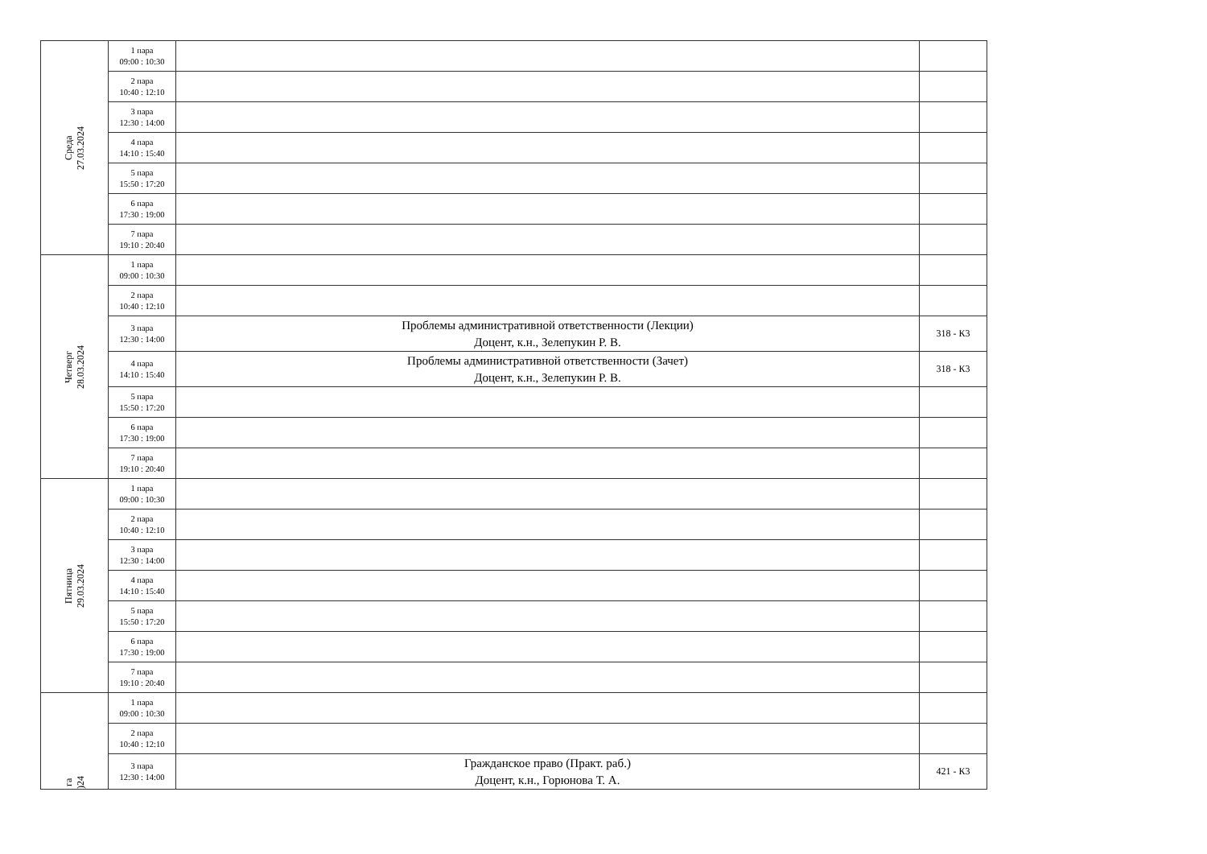| Среда 27.03.2024 | 1 пара 09:00 : 10:30 | | |
| | 2 пара 10:40 : 12:10 | | |
| | 3 пара 12:30 : 14:00 | | |
| | 4 пара 14:10 : 15:40 | | |
| | 5 пара 15:50 : 17:20 | | |
| | 6 пара 17:30 : 19:00 | | |
| | 7 пара 19:10 : 20:40 | | |
| Четверг 28.03.2024 | 1 пара 09:00 : 10:30 | | |
| | 2 пара 10:40 : 12:10 | | |
| | 3 пара 12:30 : 14:00 | Проблемы административной ответственности (Лекции) Доцент, к.н., Зелепукин Р. В. | 318 - К3 |
| | 4 пара 14:10 : 15:40 | Проблемы административной ответственности (Зачет) Доцент, к.н., Зелепукин Р. В. | 318 - К3 |
| | 5 пара 15:50 : 17:20 | | |
| | 6 пара 17:30 : 19:00 | | |
| | 7 пара 19:10 : 20:40 | | |
| Пятница 29.03.2024 | 1 пара 09:00 : 10:30 | | |
| | 2 пара 10:40 : 12:10 | | |
| | 3 пара 12:30 : 14:00 | | |
| | 4 пара 14:10 : 15:40 | | |
| | 5 пара 15:50 : 17:20 | | |
| | 6 пара 17:30 : 19:00 | | |
| | 7 пара 19:10 : 20:40 | | |
| га )24 | 1 пара 09:00 : 10:30 | | |
| | 2 пара 10:40 : 12:10 | | |
| | 3 пара 12:30 : 14:00 | Гражданское право (Практ. раб.) Доцент, к.н., Горюнова Т. А. | 421 - К3 |